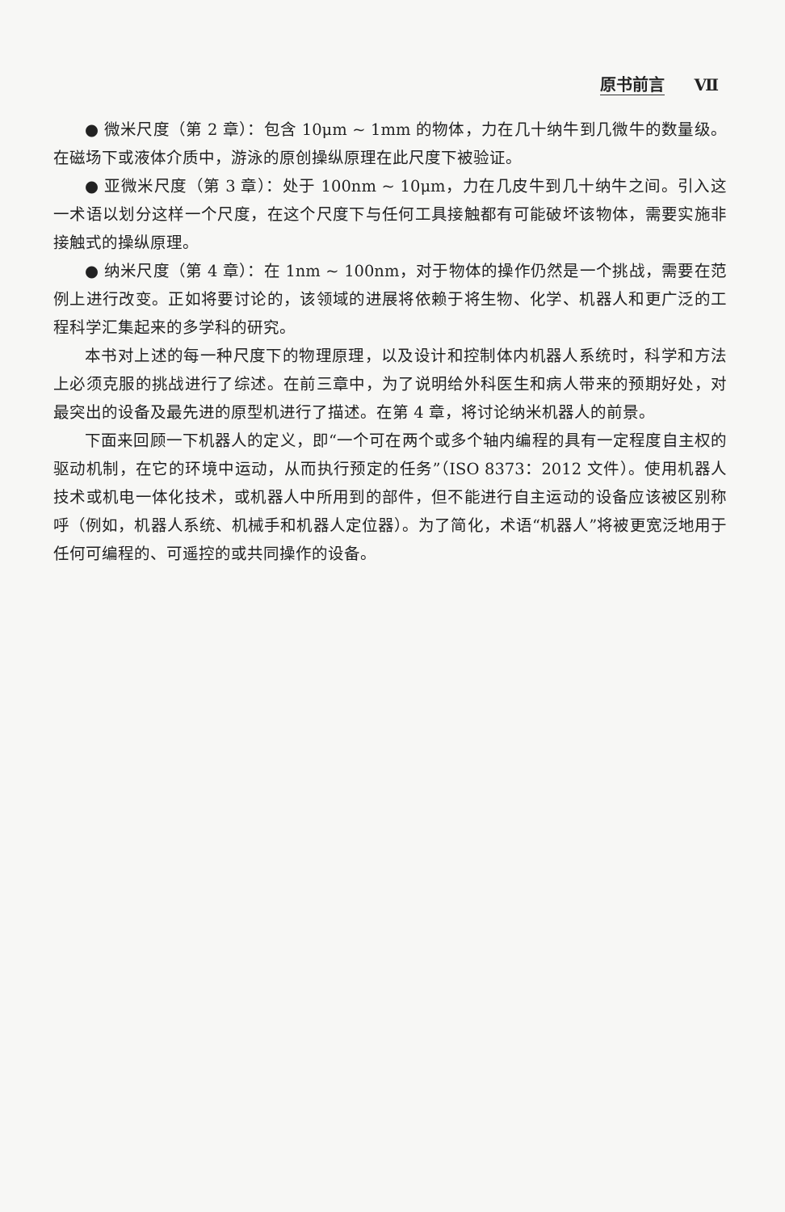原书前言 Ⅶ
● 微米尺度（第 2 章）：包含 10μm ~ 1mm 的物体，力在几十纳牛到几微牛的数量级。在磁场下或液体介质中，游泳的原创操纵原理在此尺度下被验证。
● 亚微米尺度（第 3 章）：处于 100nm ~ 10μm，力在几皮牛到几十纳牛之间。引入这一术语以划分这样一个尺度，在这个尺度下与任何工具接触都有可能破坏该物体，需要实施非接触式的操纵原理。
● 纳米尺度（第 4 章）：在 1nm ~ 100nm，对于物体的操作仍然是一个挑战，需要在范例上进行改变。正如将要讨论的，该领域的进展将依赖于将生物、化学、机器人和更广泛的工程科学汇集起来的多学科的研究。
本书对上述的每一种尺度下的物理原理，以及设计和控制体内机器人系统时，科学和方法上必须克服的挑战进行了综述。在前三章中，为了说明给外科医生和病人带来的预期好处，对最突出的设备及最先进的原型机进行了描述。在第 4 章，将讨论纳米机器人的前景。
下面来回顾一下机器人的定义，即“一个可在两个或多个轴内编程的具有一定程度自主权的驱动机制，在它的环境中运动，从而执行预定的任务”（ISO 8373：2012 文件）。使用机器人技术或机电一体化技术，或机器人中所用到的部件，但不能进行自主运动的设备应该被区别称呼（例如，机器人系统、机械手和机器人定位器）。为了简化，术语“机器人”将被更宽泛地用于任何可编程的、可遥控的或共同操作的设备。